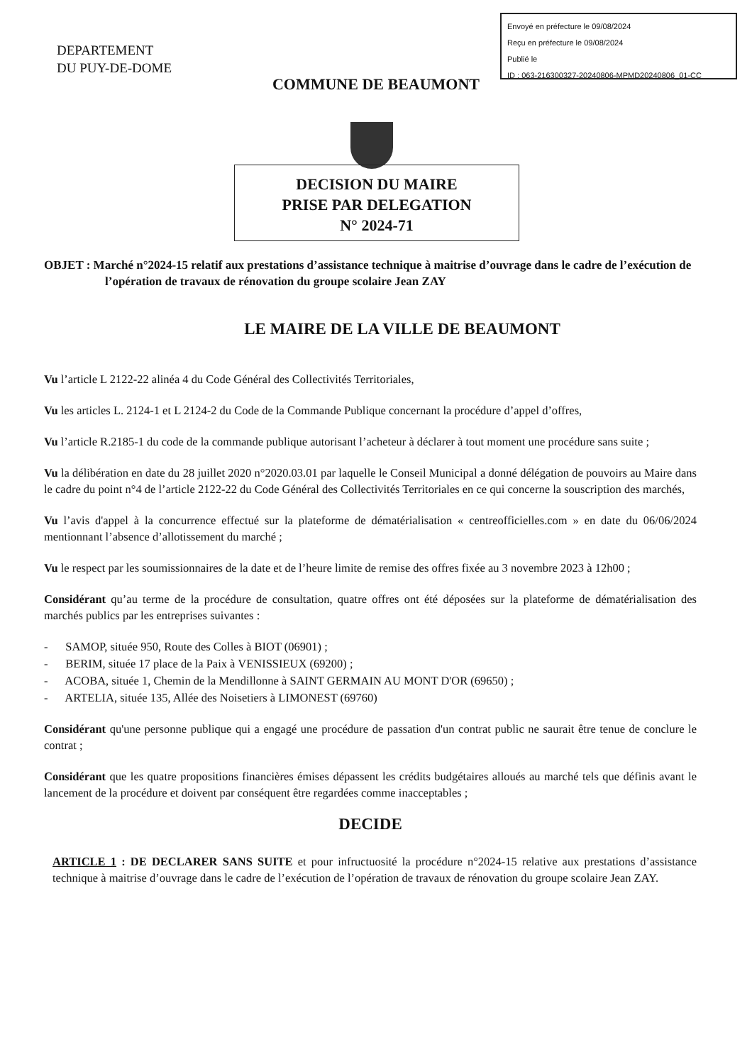Envoyé en préfecture le 09/08/2024
Reçu en préfecture le 09/08/2024
Publié le
ID : 063-216300327-20240806-MPMD20240806_01-CC
DEPARTEMENT
DU PUY-DE-DOME
COMMUNE DE BEAUMONT
DECISION DU MAIRE
PRISE PAR DELEGATION
N° 2024-71
OBJET : Marché n°2024-15 relatif aux prestations d’assistance technique à maitrise d’ouvrage dans le cadre de l’exécution de l’opération de travaux de rénovation du groupe scolaire Jean ZAY
LE MAIRE DE LA VILLE DE BEAUMONT
Vu l’article L 2122-22 alinéa 4 du Code Général des Collectivités Territoriales,
Vu les articles L. 2124-1 et L 2124-2 du Code de la Commande Publique concernant la procédure d’appel d’offres,
Vu l’article R.2185-1 du code de la commande publique autorisant l’acheteur à déclarer à tout moment une procédure sans suite ;
Vu la délibération en date du 28 juillet 2020 n°2020.03.01 par laquelle le Conseil Municipal a donné délégation de pouvoirs au Maire dans le cadre du point n°4 de l’article 2122-22 du Code Général des Collectivités Territoriales en ce qui concerne la souscription des marchés,
Vu l’avis d'appel à la concurrence effectué sur la plateforme de dématérialisation « centreofficielles.com » en date du 06/06/2024 mentionnant l’absence d’allotissement du marché ;
Vu le respect par les soumissionnaires de la date et de l’heure limite de remise des offres fixée au 3 novembre 2023 à 12h00 ;
Considérant qu’au terme de la procédure de consultation, quatre offres ont été déposées sur la plateforme de dématérialisation des marchés publics par les entreprises suivantes :
- SAMOP, située 950, Route des Colles à BIOT (06901) ;
- BERIM, située 17 place de la Paix à VENISSIEUX (69200) ;
- ACOBA, située 1, Chemin de la Mendillonne à SAINT GERMAIN AU MONT D'OR (69650) ;
- ARTELIA, située 135, Allée des Noisetiers à LIMONEST (69760)
Considérant qu'une personne publique qui a engagé une procédure de passation d'un contrat public ne saurait être tenue de conclure le contrat ;
Considérant que les quatre propositions financières émises dépassent les crédits budgétaires alloués au marché tels que définis avant le lancement de la procédure et doivent par conséquent être regardées comme inacceptables ;
DECIDE
ARTICLE 1 : DE DECLARER SANS SUITE et pour infructuosité la procédure n°2024-15 relative aux prestations d’assistance technique à maitrise d’ouvrage dans le cadre de l’exécution de l’opération de travaux de rénovation du groupe scolaire Jean ZAY.